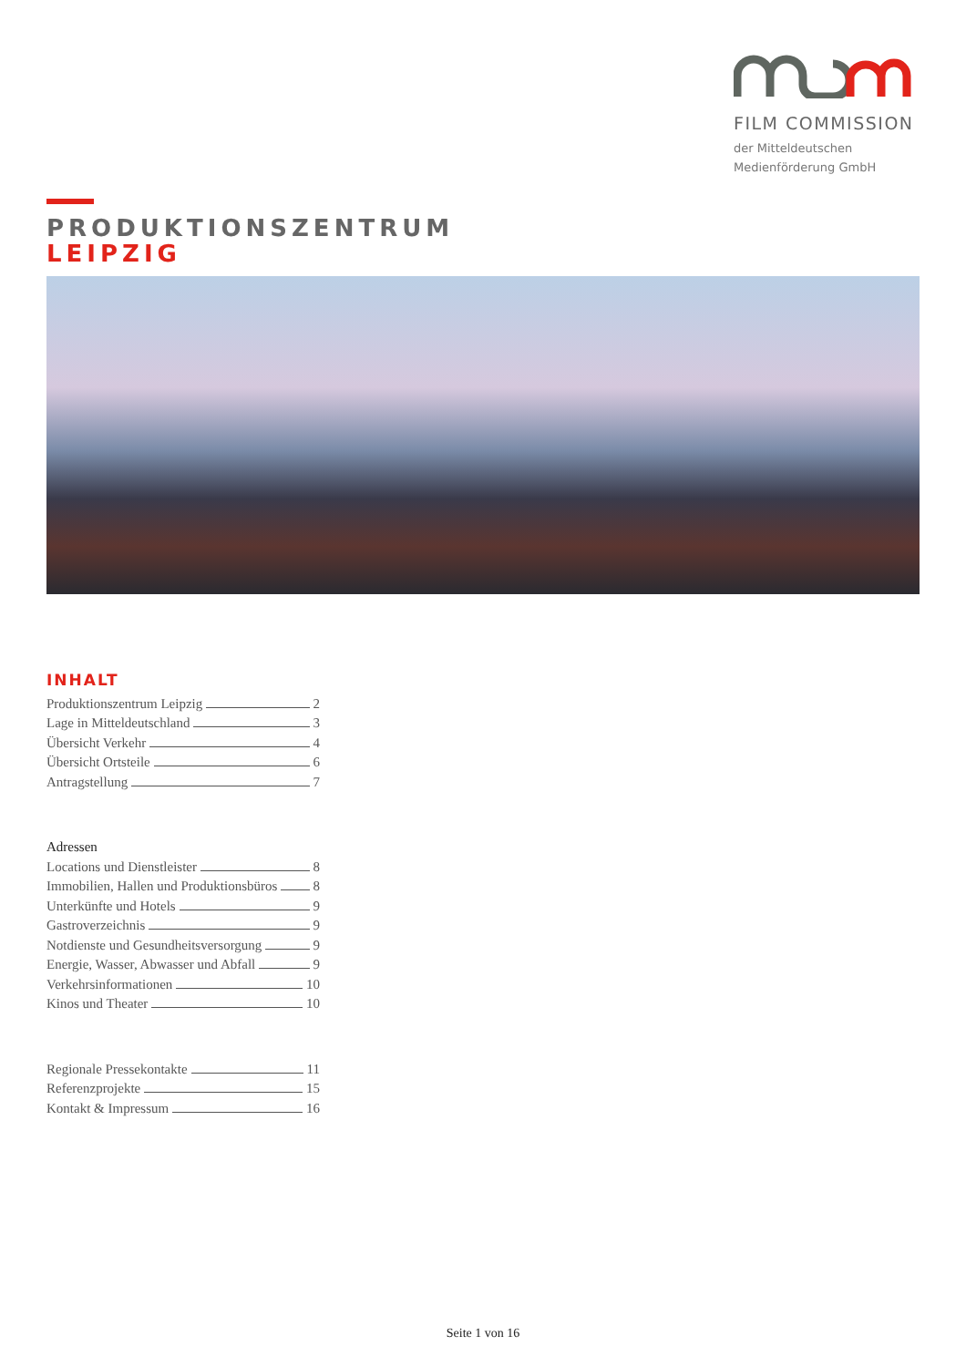FILM COMMISSION
der Mitteldeutschen
Medienförderung GmbH
PRODUKTIONSZENTRUM
LEIPZIG
INHALT
Produktionszentrum Leipzig 2
Lage in Mitteldeutschland 3
Übersicht Verkehr 4
Übersicht Ortsteile 6
Antragstellung 7
Adressen
Locations und Dienstleister 8
Immobilien, Hallen und Produktionsbüros 8
Unterkünfte und Hotels 9
Gastroverzeichnis 9
Notdienste und Gesundheitsversorgung 9
Energie, Wasser, Abwasser und Abfall 9
Verkehrsinformationen 10
Kinos und Theater 10
Regionale Pressekontakte 11
Referenzprojekte 15
Kontakt & Impressum 16
Seite 1 von 16